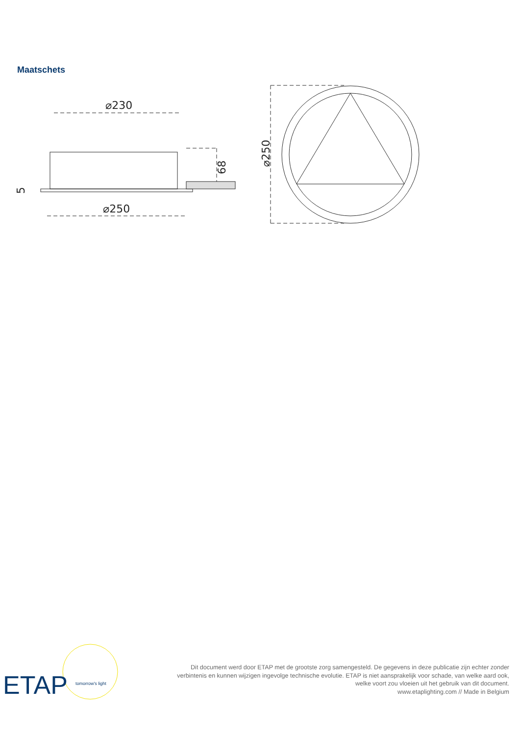Maatschets
⌀230
⌀250
68
5
⌀250
ETAP
tomorrow's light
Dit document werd door ETAP met de grootste zorg samengesteld. De gegevens in deze publicatie zijn echter zonder verbintenis en kunnen wijzigen ingevolge technische evolutie. ETAP is niet aansprakelijk voor schade, van welke aard ook, welke voort zou vloeien uit het gebruik van dit document.
www.etaplighting.com // Made in Belgium